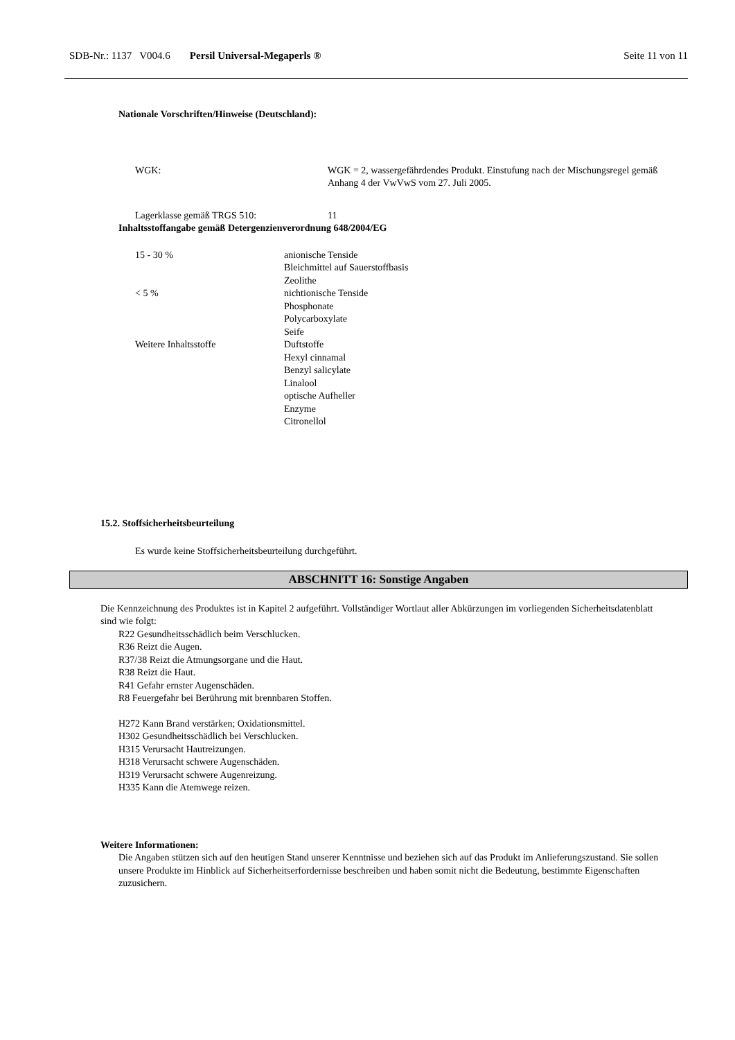SDB-Nr.: 1137 V004.6 Persil Universal-Megaperls ® Seite 11 von 11
Nationale Vorschriften/Hinweise (Deutschland):
| WGK: | WGK = 2, wassergefährdendes Produkt. Einstufung nach der Mischungsregel gemäß Anhang 4 der VwVwS vom 27. Juli 2005. |
| Lagerklasse gemäß TRGS 510: | 11 |
Inhaltsstoffangabe gemäß Detergenzienverordnung 648/2004/EG
| 15 - 30 % | anionische Tenside Bleichmittel auf Sauerstoffbasis Zeolithe |
| < 5 % | nichtionische Tenside Phosphonate Polycarboxylate Seife |
| Weitere Inhaltsstoffe | Duftstoffe Hexyl cinnamal Benzyl salicylate Linalool optische Aufheller Enzyme Citronellol |
15.2. Stoffsicherheitsbeurteilung
Es wurde keine Stoffsicherheitsbeurteilung durchgeführt.
ABSCHNITT 16: Sonstige Angaben
Die Kennzeichnung des Produktes ist in Kapitel 2 aufgeführt. Vollständiger Wortlaut aller Abkürzungen im vorliegenden Sicherheitsdatenblatt sind wie folgt:
R22 Gesundheitsschädlich beim Verschlucken.
R36 Reizt die Augen.
R37/38 Reizt die Atmungsorgane und die Haut.
R38 Reizt die Haut.
R41 Gefahr ernster Augenschäden.
R8 Feuergefahr bei Berührung mit brennbaren Stoffen.
H272 Kann Brand verstärken; Oxidationsmittel.
H302 Gesundheitsschädlich bei Verschlucken.
H315 Verursacht Hautreizungen.
H318 Verursacht schwere Augenschäden.
H319 Verursacht schwere Augenreizung.
H335 Kann die Atemwege reizen.
Weitere Informationen:
Die Angaben stützen sich auf den heutigen Stand unserer Kenntnisse und beziehen sich auf das Produkt im Anlieferungszustand. Sie sollen unsere Produkte im Hinblick auf Sicherheitserfordernisse beschreiben und haben somit nicht die Bedeutung, bestimmte Eigenschaften zuzusichern.